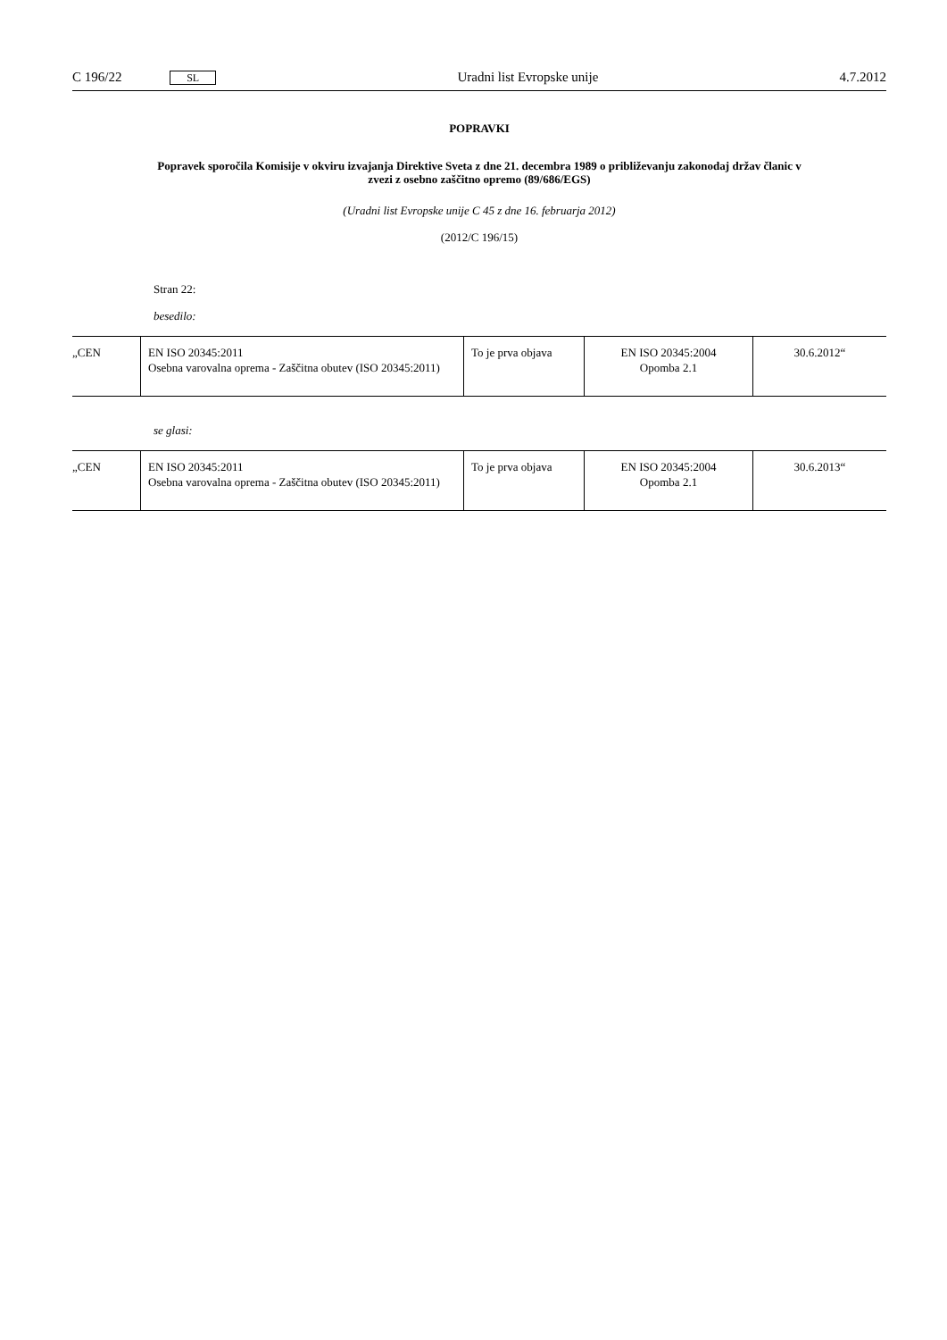C 196/22 SL Uradni list Evropske unije 4.7.2012
POPRAVKI
Popravek sporočila Komisije v okviru izvajanja Direktive Sveta z dne 21. decembra 1989 o približevanju zakonodaj držav članic v zvezi z osebno zaščitno opremo (89/686/EGS)
(Uradni list Evropske unije C 45 z dne 16. februarja 2012)
(2012/C 196/15)
Stran 22:
besedilo:
| „CEN | EN ISO 20345:2011 Osebna varovalna oprema - Zaščitna obutev (ISO 20345:2011) | To je prva objava | EN ISO 20345:2004 Opomba 2.1 | 30.6.2012“ |
se glasi:
| „CEN | EN ISO 20345:2011 Osebna varovalna oprema - Zaščitna obutev (ISO 20345:2011) | To je prva objava | EN ISO 20345:2004 Opomba 2.1 | 30.6.2013“ |